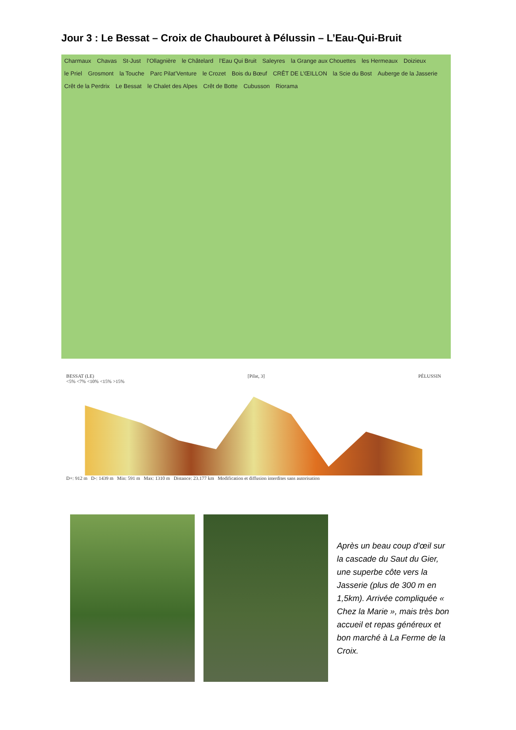Jour 3 : Le Bessat – Croix de Chaubouret à Pélussin – L’Eau-Qui-Bruit
Charmaux Chavas St-Just l’Ollagnière le Châtelard l’Eau Qui Bruit Saleyres la Grange aux Chouettes les Hermeaux Doizieux le Priel Grosmont la Touche Parc Pilat’Venture le Crozet Bois du Bœuf CRÊT DE L’ŒILLON la Scie du Bost Auberge de la Jasserie Crêt de la Perdrix Le Bessat le Chalet des Alpes Crêt de Botte Cubusson Riorama
BESSAT (LE) [Pilat, 3] PÉLUSSIN
<5% <7% <10% <15% >15%
D+: 912 m D-: 1439 m Min: 591 m Max: 1310 m Distance: 23.177 km Modification et diffusion interdites sans autorisation
Après un beau coup d’œil sur la cascade du Saut du Gier, une superbe côte vers la Jasserie (plus de 300 m en 1,5km). Arrivée compliquée « Chez la Marie », mais très bon accueil et repas généreux et bon marché à La Ferme de la Croix.